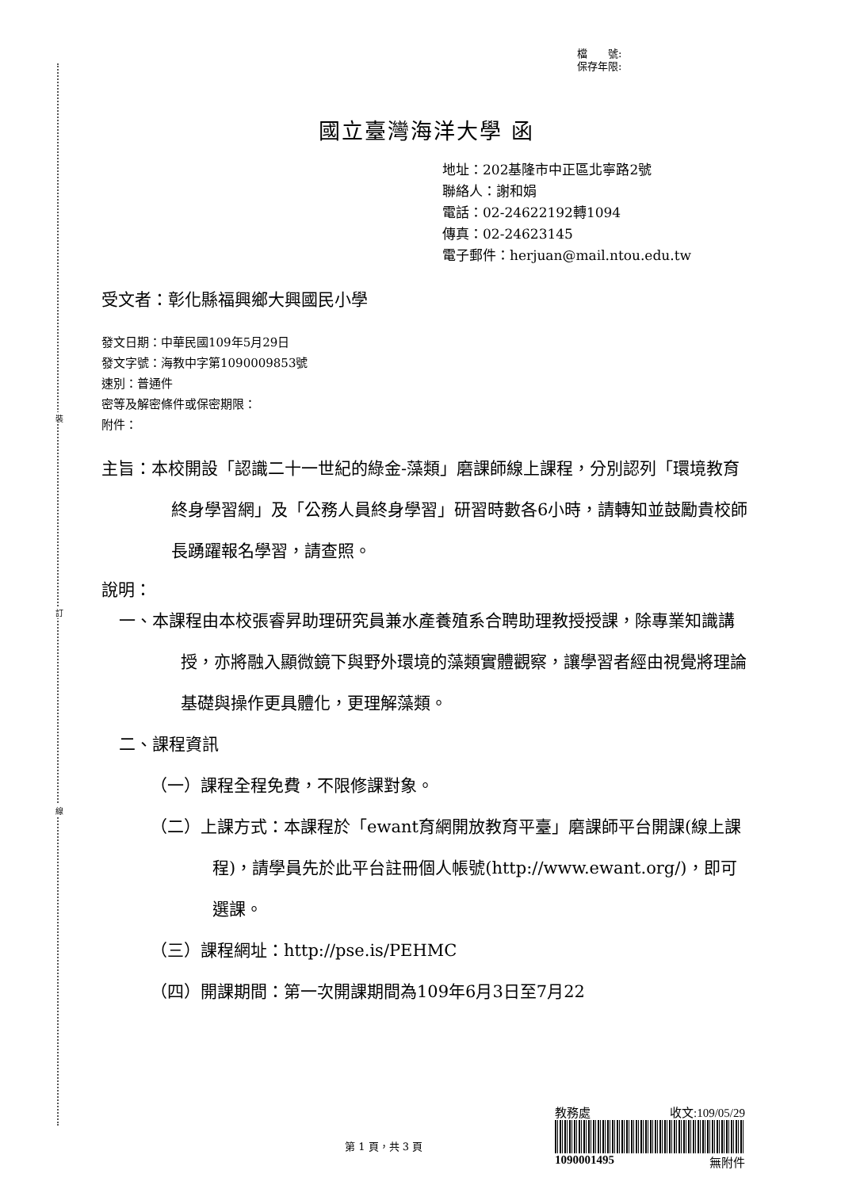裝
訂
線
檔　　號:
保存年限:
國立臺灣海洋大學 函
地址：202基隆市中正區北寧路2號
聯絡人：謝和娟
電話：02-24622192轉1094
傳真：02-24623145
電子郵件：herjuan@mail.ntou.edu.tw
受文者：彰化縣福興鄉大興國民小學
發文日期：中華民國109年5月29日
發文字號：海教中字第1090009853號
速別：普通件
密等及解密條件或保密期限：
附件：
主旨：本校開設「認識二十一世紀的綠金-藻類」磨課師線上課程，分別認列「環境教育終身學習網」及「公務人員終身學習」研習時數各6小時，請轉知並鼓勵貴校師長踴躍報名學習，請查照。
說明：
一、本課程由本校張睿昇助理研究員兼水產養殖系合聘助理教授授課，除專業知識講授，亦將融入顯微鏡下與野外環境的藻類實體觀察，讓學習者經由視覺將理論基礎與操作更具體化，更理解藻類。
二、課程資訊
（一）課程全程免費，不限修課對象。
（二）上課方式：本課程於「ewant育網開放教育平臺」磨課師平台開課(線上課程)，請學員先於此平台註冊個人帳號(http://www.ewant.org/)，即可選課。
（三）課程網址：http://pse.is/PEHMC
（四）開課期間：第一次開課期間為109年6月3日至7月22
第 1 頁，共 3 頁
教務處 收文:109/05/29
1090001495 無附件